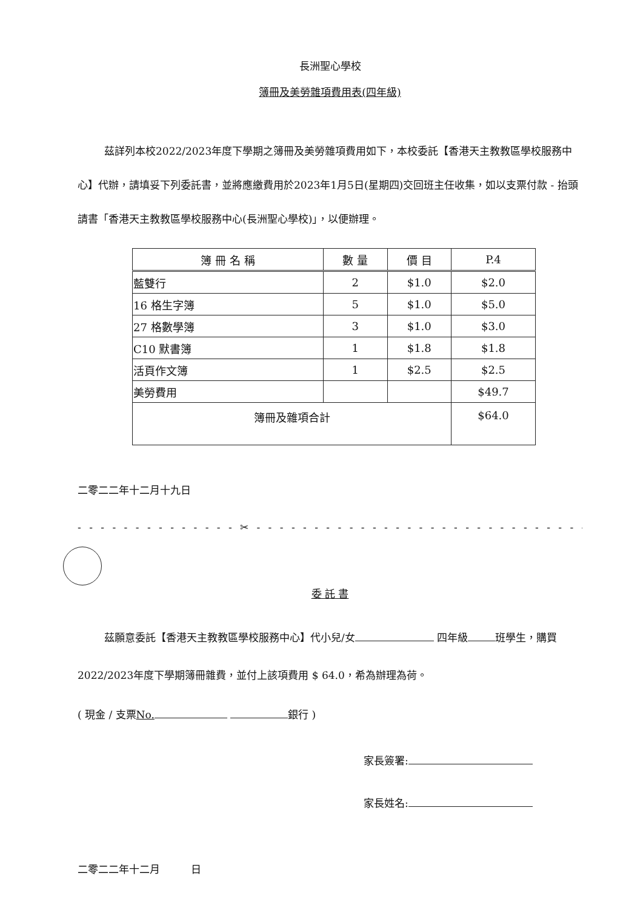長洲聖心學校
簿冊及美勞雜項費用表(四年級)
茲詳列本校2022/2023年度下學期之簿冊及美勞雜項費用如下，本校委託【香港天主教教區學校服務中心】代辦，請填妥下列委託書，並將應繳費用於2023年1月5日(星期四)交回班主任收集，如以支票付款 - 抬頭請書「香港天主教教區學校服務中心(長洲聖心學校)」，以便辦理。
| 簿 冊 名 稱 | 數 量 | 價 目 | P.4 |
| --- | --- | --- | --- |
| 藍雙行 | 2 | $1.0 | $2.0 |
| 16 格生字簿 | 5 | $1.0 | $5.0 |
| 27 格數學簿 | 3 | $1.0 | $3.0 |
| C10 默書簿 | 1 | $1.8 | $1.8 |
| 活頁作文簿 | 1 | $2.5 | $2.5 |
| 美勞費用 | | | $49.7 |
| 簿冊及雜項合計 | | | $64.0 |
二零二二年十二月十九日
- - - - - - - - - - - - - - ✂ - - - - - - - - - - - - - - - - - - - - - - - - - - - - - - - - - - -
委 託 書
茲願意委託【香港天主教教區學校服務中心】代小兒/女 四年級 班學生，購買2022/2023年度下學期簿冊雜費，並付上該項費用 $ 64.0，希為辦理為荷。
( 現金 / 支票No. 銀行 )
家長簽署:
家長姓名:
二零二二年十二月　　　日